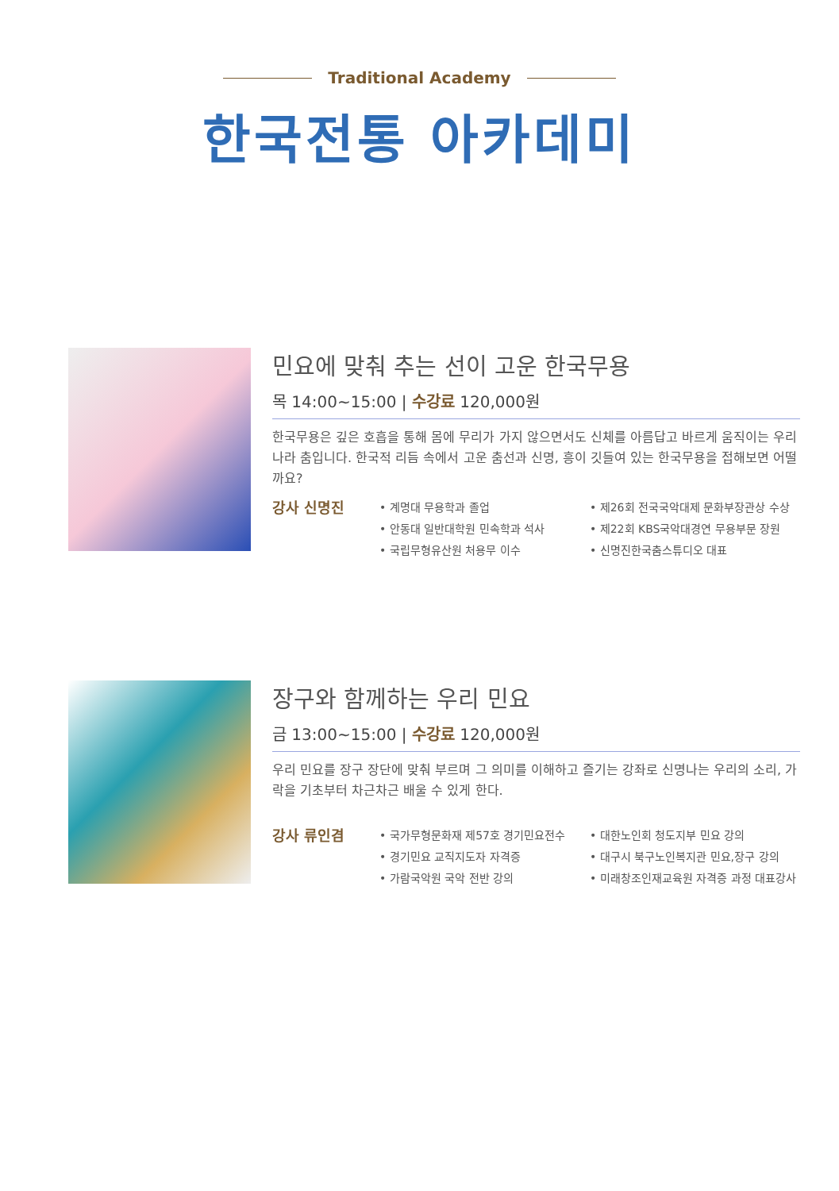Traditional Academy
한국전통 아카데미
민요에 맞춰 추는 선이 고운 한국무용
목 14:00~15:00 | 수강료 120,000원
한국무용은 깊은 호흡을 통해 몸에 무리가 가지 않으면서도 신체를 아름답고 바르게 움직이는 우리나라 춤입니다. 한국적 리듬 속에서 고운 춤선과 신명, 흥이 깃들여 있는 한국무용을 접해보면 어떨까요?
강사 신명진
• 계명대 무용학과 졸업
• 안동대 일반대학원 민속학과 석사
• 국립무형유산원 처용무 이수
• 제26회 전국국악대제 문화부장관상 수상
• 제22회 KBS국악대경연 무용부문 장원
• 신명진한국춤스튜디오 대표
장구와 함께하는 우리 민요
금 13:00~15:00 | 수강료 120,000원
우리 민요를 장구 장단에 맞춰 부르며 그 의미를 이해하고 즐기는 강좌로 신명나는 우리의 소리, 가락을 기초부터 차근차근 배울 수 있게 한다.
강사 류인겸
• 국가무형문화재 제57호 경기민요전수
• 경기민요 교직지도자 자격증
• 가람국악원 국악 전반 강의
• 대한노인회 청도지부 민요 강의
• 대구시 북구노인복지관 민요,장구 강의
• 미래창조인재교육원 자격증 과정 대표강사